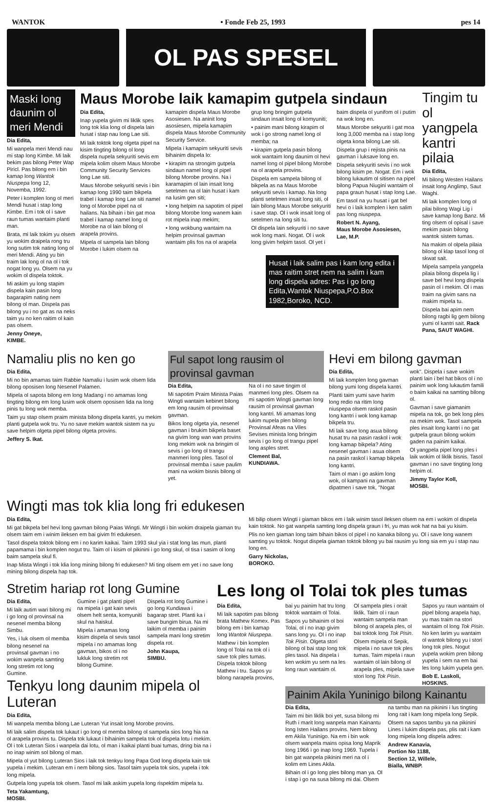WANTOK • Fonde Feb 25, 1993 pes 14
OL PAS SPESEL
Maski long daunim ol meri Mendi
Dia Edita,
Mi wanpela meri Mendi nau mi stap long Kimbe. Mi laik bekim pas bilong Peter Wap Piricl. Pas bilong em i bin kamap long Wantok Niuspepa long 12, Novemba, 1992.
Peter i komplen long ol meri Mendi husat i stap long Kimbe. Em i tok ol i save raun tumas wantaim planti man.
Brata, mi laik tokim yu olsem yu wokim draipela rong tru long sutim tok nating long ol meri Mendi. Ating yu bin traim lak long ol na ol i tok nogat long yu. Olsem na yu wokim ol dispela toktok.
Mi askim yu long stapim dispela kain pasin long bagarapim nating nem bilong ol man. Dispela pas bilong yu i no gat as na neks taim yu no ken raitim ol kain pas olsem.
Jenny Oneye,
KIMBE.
Maus Morobe laik kamapim gutpela sindaun
Dia Edita,
Inap yupela givim mi liklik spes long tok klia long ol dispela lain husat i stap nau long Lae siti.
Mi laik toktok long olgeta pipel na kisim tingting bilong ol long dispela nupela sekyuriti sevis em mipela kolim olsem Maus Morobe Community Security Services long Lae siti.
Maus Morobe sekyuriti sevis i bin kamap long 1990 taim bikpela trabel i kamap long Lae siti namel long ol Morobe pipel na ol hailans. Na bihain i bin gat moa trabel i kamap namel long ol Morobe na ol lain bilong ol arapela provins.
Mipela ol sampela lain bilong Morobe i lukim olsem na kamapim dispela Maus Morobe Asosiesen. Na aninit long asosiesen, mipela kamapim dispela Maus Morobe Community Security Service.
Mipela i kamapim sekyuriti sevis bihainim dispela lo:
• kirapim na strongim gutpela sindaun namel long ol pipel bilong Morobe provins. Na i karamapim ol lain insait long setelmen na ol lain husat i kam na lusim gen siti;
• long helpim na sapotim ol pipel bilong Morobe long wanem kain rot mipela inap mekim;
• long wokbung wantaim na helpim provinsal gavman wantaim plis fos na ol arapela grup long bringim gutpela sindaun insait long ol komyuniti;
• painim mani bilong kirapim ol wok i go strong namel long ol memba; na
• kirapim gutpela pasin bilong wok wantaim long daunim ol hevi namel long ol pipel bilong Morobe na ol arapela provins.
Dispela em sampela bilong ol bikpela as na Maus Morobe sekyuriti sevis i kamap. Na long planti setelmen insait long siti, ol lain bilong Maus Morobe sekyuriti i save stap. Ol i wok insait long ol setelmen na long siti tu.
Ol dispela lain sekyuriti i no save wok long mani. Nogat. Ol i wok long givim helpim tasol. Ol yet i baim dispela ol yunifom ol i putim na wok long en.
Maus Morobe sekyuriti i gat moa long 3,000 memba na i stap long olgeta kona bilong Lae siti.
Dispela grup i rejista pinis na gavman i luksave long en.
Dispela sekyuriti sevis i no wok bilong kisim pe. Nogat. Em i wok bilong lukautim ol sitisen na pipel bilong Papua Niugini wantaim ol papa graun husat i stap long Lae.
Em tasol na yu husat i gat bel hevi o i laik komplen i ken salim pas long niuspepa.
Robert N. Ayang,
Maus Morobe Asosiesen,
Lae, M.P.
Husat i laik salim pas i kam long edita i mas raitim stret nem na salim i kam long dispela adres: Pas i go long Edita,Wantok Niuspepa,P.O.Box 1982,Boroko, NCD.
Tingim tu ol yangpela kantri pilaia
Dia Edita,
Mi bilong Westen Hailans insait long Anglimp, Saut Waghi.
Mi laik komplen long ol pilai bilong Wagi Lig i save kamap long Banz. Mi ting olsem ol opisal i save mekim pasin bilong wantok sistem tumas.
Na makim ol olpela pilaia bilong ol klap tasol long ol skwat sait.
Mipela sampela yangpela pilaia bilong dispela lig i save bel hevi long dispela pasin ol i mekim. Ol i mas traim na givim sans na makim mipela tu.
Dispela bai apim nem bilong ragbi lig gem bilong yumi ol kantri sait. Rack Pana, SAUT WAGHI.
Namaliu plis no ken go
Dia Edita,
Mi no bin amamas taim Rabbie Namaliu i lusim wok olsem lida bilong oposisen long Nesenel Palamen.
Mipela ol sapota bilong em long Madang i no amamas long tingting bilong em long lusim wok olsem oposisen lida na long pinis tu long wok memba.
Taim yu stap olsem praim minista bilong dispela kantri, yu mekim planti gutpela wok tru. Yu no save mekim wantok sistem na yu save helpim olgeta pipel bilong olgeta provins.
Jeffery S. Ikat.
Ful sapot long rausim ol provinsal gavman
Dia Edita,
Mi sapotim Praim Minista Paias Wingti wantaim kebinet bilong em long rausim ol provinsal gavman.
Bikos long olgeta yia, nesenel gavman i brukim bikpela baset na givim long wan wan provins long mekim wok na bringim ol sevis i go long ol trangu manmeri long ples. Tasol ol provinsal memba i save paulim mani na wokim bisnis bilong ol yet.
Na ol i no save tingim ol manmeri long ples. Olsem na mi sapotim Wingti gavman long rausim ol provinsal gavman long kantri. Mi amamas long lukim nupela plen bilong Provinsal Afeas na Viles Sevises minista long bringim sevis i go long ol trangu pipel long asples stret.
Clement Bal,
KUNDIAWA.
Hevi em bilong gavman
Dia Edita,
Mi laik komplen long gavman bilong yumi long dispela kantri.
Planti taim yumi save harim long redio na ritim long niuspepa olsem raskol pasin long kantri i wok long kamap bikpela tru.
Mi laik save long asua bilong husat tru na pasin raskol i wok long kamap bikpela? Ating nesenel gavman i asua olsem na pasin raskol i kamap bikpela long kantri.
Taim ol man i go askim long wok, ol kampani na gavman dipatmen i save tok, "Nogat wok". Dispela i save wokim planti lain i bel hat bikos ol i no painim wok long lukautim famili o baim kaikai na samting bilong ol.
Gavman i save giamanim mipela na tok, go bek long ples na mekim wok. Tasol sampela ples insait long kantri i no gat gutpela graun bilong wokim gaden na painim kaikai.
Ol yangpela pipel long ples i laik wokim ol liklik bisnis. Tasol gavman i no save tingting long helpim ol.
Jimmy Taylor Koll,
MOSBI.
Wingti mas tok klia long fri edukesen
Dia Edita,
Mi gat bikpela bel hevi long gavman bilong Paias Wingti. Mr Wingti i bin wokim draipela giaman tru olsem taim em i winim ileksen em bai givim fri edukesen.
Tasol dispela toktok bilong em i no karim kaikai. Taim 1993 skul yia i stat long las mun, planti papamama i bin komplen nogut tru. Taim ol i kisim ol pikinini i go long skul, ol tisa i sasim ol long baim sampela skul fi.
Inap Mista Wingti i tok klia long mining bilong fri edukesen? Mi ting olsem em yet i no save long mining bilong dispela hap tok.
Mi bilip olsem Wingti i giaman bikos em i laik winim tasol ileksen olsem na em i wokim ol dispela kain toktok. No gat wanpela samting long dispela graun i fri, yu mas wok hat na bai yu kisim.
Plis no ken giaman long taim bihain bikos ol pipel i no kanaka bilong yu. Ol i save long wanem samting yu toktok. Nogut dispela giaman toktok bilong yu bai rausim yu long sia em yu i stap nau long en.
Garry Nickolas,
BOROKO.
Stretim hariap rot long Gumine
Dia Edita,
Mi laik autim wari bilong mi i go long ol provinsal na nesenel memba bilong Simbu.
Yes, i luk olsem ol memba bilong nesenel na provinsal gavman i no wokim wanpela samting long stretim rot long Gumine.
Gumine i gat planti pipel na mipela i gat kain sevis olsem helt senta, komyuniti skul na haiskul.
Mipela i amamas long kisim dispela ol sevis tasol mipela i no amamas long gavman, bikos ol i no lukluk long stretim rot bilong Gumine.
Dispela rot long Gumine i go long Kundiawa i bagarap stret. Planti ka i save bungim birua. Na mi laikim ol memba i painim sampela mani long stretim dispela rot.
John Kaupa,
SIMBU.
Tenkyu long daunim mipela ol Luteran
Dia Edita,
Mi wanpela memba bilong Lae Luteran Yut insait long Morobe provins.
Mi laik salim dispela tok lukaut i go long ol memba bilong ol sampela sios long hia na ol arapela provins tu. Dispela tok lukaut i bihainim sampela tok ol dispela lotu i mekim. Ol i tok Luteran Sios i wanpela dai lotu, ol man i kaikai planti buai tumas, dring bia na i no inap winim sol bilong ol man.
Mipela ol yut bilong Luteran Sios i laik tok tenkyu long Papa God long dispela kain tok yupela i mekim. Luteran em i nem bilong sios. Tasol taim yupela tok sios, yupela i tok long mipela.
Gutpela long yupela tok olsem. Tasol mi laik askim yupela long rispektim mipela tu.
Teta Yakamtung,
MOSBI.
Les long ol Tolai tok ples tumas
Dia Edita,
Mi laik sapotim pas bilong brata Mathew Komex. Pas bilong em i bin kamap long Wantok Niuspepa.
Mathew i bin komplen long ol Tolai na tok ol i save tok ples tumas. Dispela toktok bilong Mathew i tru. Sapos yu bilong narapela provins, bai yu painim hat tru long toktok wantaim ol Tolai.
Sapos yu bihainim ol boi Tolai, ol i no inap givim sans long yu. Ol i no inap Tok Pisin. Olgeta stori bilong ol bai stap long tok ples tasol. Na dispela i ken wokim yu sem na les long raun wantaim ol.
Ol sampela ples i orait liklik. Taim ol i raun wantaim sampela man bilong ol arapela ples, ol bai toktok long Tok Pisin.
Olsem mipela ol Sepik, mipela i no save tok ples tumas. Taim mipela i raun wantaim ol lain bilong ol arapela ples, mipela save stori long Tok Pisin.
Sapos yu raun wantaim ol pipel bilong arapela hap, yu mas traim na stori wantaim ol long Tok Pisin. No ken larim yu wantaim ol wantok bilong yu i stori long tok ples. Nogut yupela wokim pren bilong yupela i sem na em bai les long lukim yupela gen.
Bob E. Laskoli,
HOSKINS.
Painim Akila Yuninigo bilong Kainantu
Dia Edita,
Taim mi bin liklik boi yet, susa bilong mi Ruth i marit long wanpela man Kainantu long Isten Hailans provins. Nem bilong em Akila Yuninigo. Na em i bin wok olsem wanpela mains opisa long Maprik long 1966 i go inap long 1969. Tupela i bin gat wanpela pikinini meri na ol i kolim em Lines Akila.
Bihain ol i go long ples bilong man ya. Ol i stap i go na susa bilong mi dai. Olsem na tambu man na pikinini i lus tingting long rait i kam long mipela long Sepik.
Olsem na sapos tambu ya na pikinini Lines i lukim dispela pas, plis rait i kam long mipela long dispela adres:
Andrew Kanavia,
Portion No 1188,
Section 12, Willele,
Bialla, WNBP.